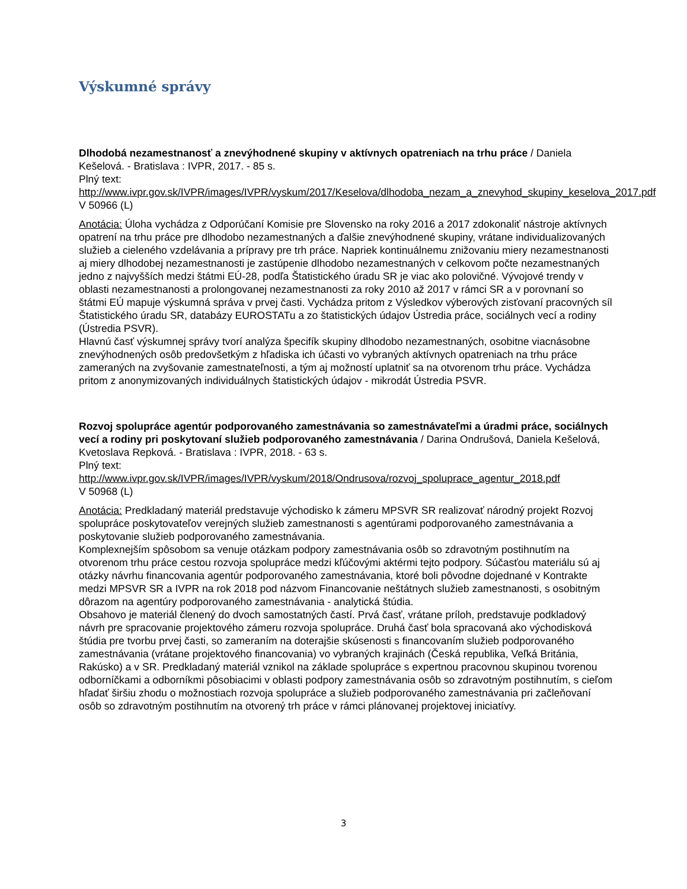Výskumné správy
Dlhodobá nezamestnanosť a znevýhodnené skupiny v aktívnych opatreniach na trhu práce / Daniela Kešelová. - Bratislava : IVPR, 2017. - 85 s.
Plný text:
http://www.ivpr.gov.sk/IVPR/images/IVPR/vyskum/2017/Keselova/dlhodoba_nezam_a_znevyhod_skupiny_keselova_2017.pdf
V 50966 (L)
Anotácia: Úloha vychádza z Odporúčaní Komisie pre Slovensko na roky 2016 a 2017 zdokonaliť nástroje aktívnych opatrení na trhu práce pre dlhodobo nezamestnaných a ďalšie znevýhodnené skupiny, vrátane individualizovaných služieb a cieleného vzdelávania a prípravy pre trh práce. Napriek kontinuálnemu znižovaniu miery nezamestnanosti aj miery dlhodobej nezamestnanosti je zastúpenie dlhodobo nezamestnaných v celkovom počte nezamestnaných jedno z najvyšších medzi štátmi EÚ-28, podľa Štatistického úradu SR je viac ako polovičné. Vývojové trendy v oblasti nezamestnanosti a prolongovanej nezamestnanosti za roky 2010 až 2017 v rámci SR a v porovnaní so štátmi EÚ mapuje výskumná správa v prvej časti. Vychádza pritom z Výsledkov výberových zisťovaní pracovných síl Štatistického úradu SR, databázy EUROSTATu a zo štatistických údajov Ústredia práce, sociálnych vecí a rodiny (Ústredia PSVR).
Hlavnú časť výskumnej správy tvorí analýza špecifík skupiny dlhodobo nezamestnaných, osobitne viacnásobne znevýhodnených osôb predovšetkým z hľadiska ich účasti vo vybraných aktívnych opatreniach na trhu práce zameraných na zvyšovanie zamestnateľnosti, a tým aj možností uplatniť sa na otvorenom trhu práce. Vychádza pritom z anonymizovaných individuálnych štatistických údajov - mikrodát Ústredia PSVR.
Rozvoj spolupráce agentúr podporovaného zamestnávania so zamestnávateľmi a úradmi práce, sociálnych vecí a rodiny pri poskytovaní služieb podporovaného zamestnávania / Darina Ondrušová, Daniela Kešelová, Kvetoslava Repková. - Bratislava : IVPR, 2018. - 63 s.
Plný text:
http://www.ivpr.gov.sk/IVPR/images/IVPR/vyskum/2018/Ondrusova/rozvoj_spoluprace_agentur_2018.pdf
V 50968 (L)
Anotácia: Predkladaný materiál predstavuje východisko k zámeru MPSVR SR realizovať národný projekt Rozvoj spolupráce poskytovateľov verejných služieb zamestnanosti s agentúrami podporovaného zamestnávania a poskytovanie služieb podporovaného zamestnávania.
Komplexnejším spôsobom sa venuje otázkam podpory zamestnávania osôb so zdravotným postihnutím na otvorenom trhu práce cestou rozvoja spolupráce medzi kľúčovými aktérmi tejto podpory. Súčasťou materiálu sú aj otázky návrhu financovania agentúr podporovaného zamestnávania, ktoré boli pôvodne dojednané v Kontrakte medzi MPSVR SR a IVPR na rok 2018 pod názvom Financovanie neštátnych služieb zamestnanosti, s osobitným dôrazom na agentúry podporovaného zamestnávania - analytická štúdia.
Obsahovo je materiál členený do dvoch samostatných častí. Prvá časť, vrátane príloh, predstavuje podkladový návrh pre spracovanie projektového zámeru rozvoja spolupráce. Druhá časť bola spracovaná ako východisková štúdia pre tvorbu prvej časti, so zameraním na doterajšie skúsenosti s financovaním služieb podporovaného zamestnávania (vrátane projektového financovania) vo vybraných krajinách (Česká republika, Veľká Británia, Rakúsko) a v SR. Predkladaný materiál vznikol na základe spolupráce s expertnou pracovnou skupinou tvorenou odborníčkami a odborníkmi pôsobiacimi v oblasti podpory zamestnávania osôb so zdravotným postihnutím, s cieľom hľadať širšiu zhodu o možnostiach rozvoja spolupráce a služieb podporovaného zamestnávania pri začleňovaní osôb so zdravotným postihnutím na otvorený trh práce v rámci plánovanej projektovej iniciatívy.
3